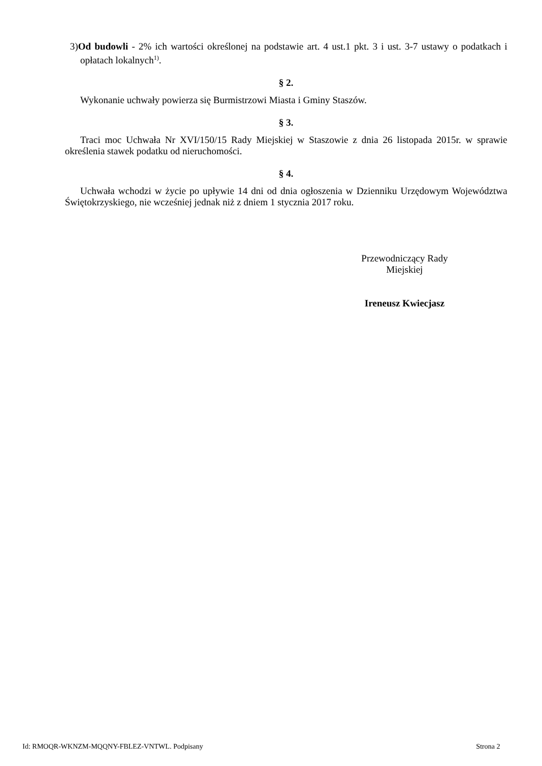3)Od budowli - 2% ich wartości określonej na podstawie art. 4 ust.1 pkt. 3 i ust. 3-7 ustawy o podatkach i opłatach lokalnych<sup>1)</sup>.
§ 2.
Wykonanie uchwały powierza się Burmistrzowi Miasta i Gminy Staszów.
§ 3.
Traci moc Uchwała Nr XVI/150/15 Rady Miejskiej w Staszowie z dnia 26 listopada 2015r. w sprawie określenia stawek podatku od nieruchomości.
§ 4.
Uchwała wchodzi w życie po upływie 14 dni od dnia ogłoszenia w Dzienniku Urzędowym Województwa Świętokrzyskiego, nie wcześniej jednak niż z dniem 1 stycznia 2017 roku.
Przewodniczący Rady
Miejskiej
Ireneusz Kwiecjasz
Id: RMOQR-WKNZM-MQQNY-FBLEZ-VNTWL. Podpisany Strona 2